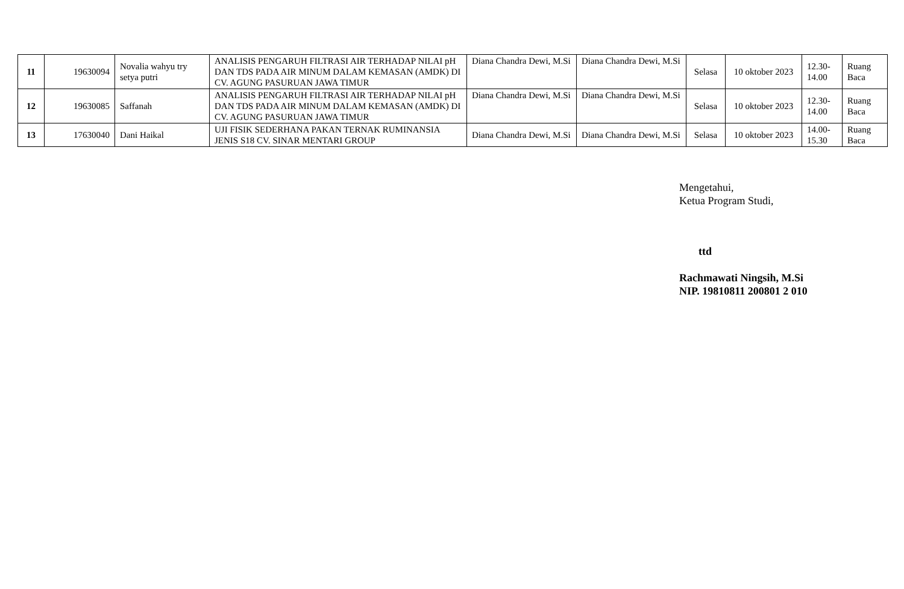| 11 | 19630094 | Novalia wahyu try setya putri | ANALISIS PENGARUH FILTRASI AIR TERHADAP NILAI pH DAN TDS PADA AIR MINUM DALAM KEMASAN (AMDK) DI CV. AGUNG PASURUAN JAWA TIMUR | Diana Chandra Dewi, M.Si | Diana Chandra Dewi, M.Si | Selasa | 10 oktober 2023 | 12.30-14.00 | Ruang Baca |
| 12 | 19630085 | Saffanah | ANALISIS PENGARUH FILTRASI AIR TERHADAP NILAI pH DAN TDS PADA AIR MINUM DALAM KEMASAN (AMDK) DI CV. AGUNG PASURUAN JAWA TIMUR | Diana Chandra Dewi, M.Si | Diana Chandra Dewi, M.Si | Selasa | 10 oktober 2023 | 12.30-14.00 | Ruang Baca |
| 13 | 17630040 | Dani Haikal | UJI FISIK SEDERHANA PAKAN TERNAK RUMINANSIA JENIS S18 CV. SINAR MENTARI GROUP | Diana Chandra Dewi, M.Si | Diana Chandra Dewi, M.Si | Selasa | 10 oktober 2023 | 14.00-15.30 | Ruang Baca |
Mengetahui,
Ketua Program Studi,
ttd
Rachmawati Ningsih, M.Si
NIP. 19810811 200801 2 010